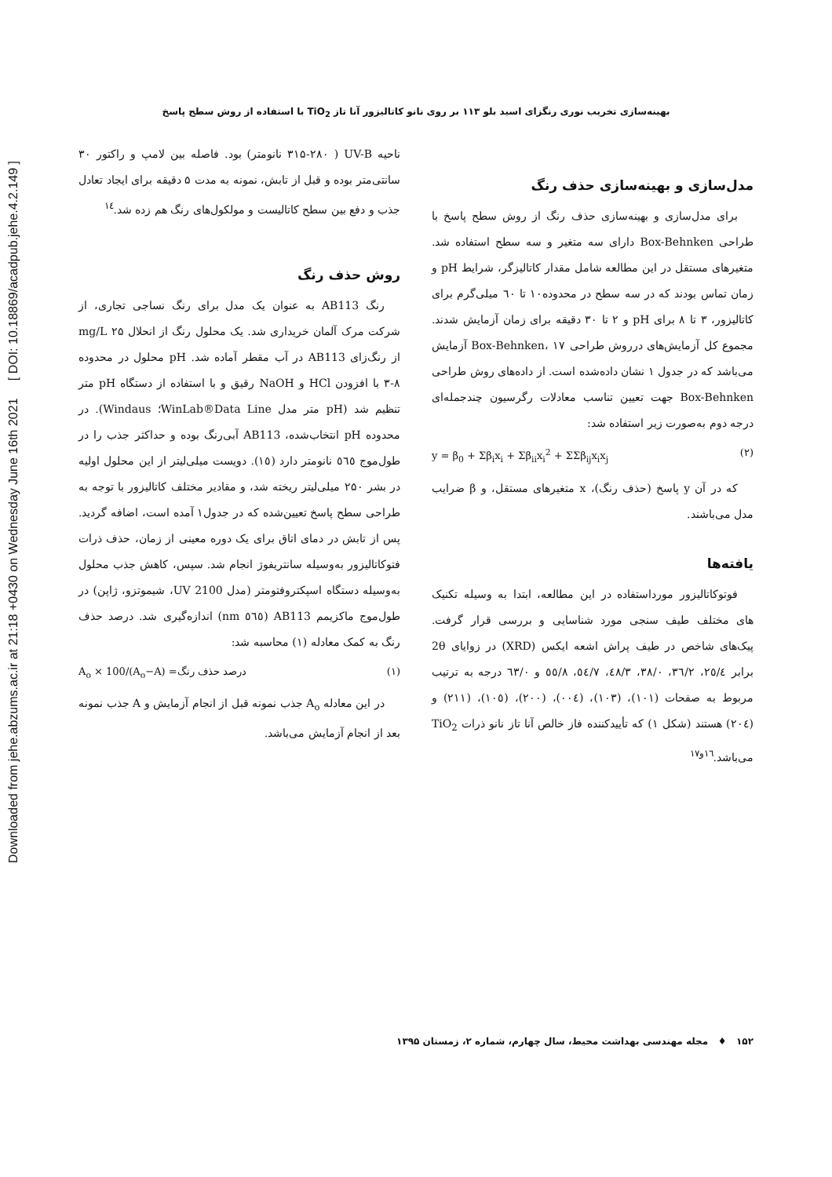Downloaded from jehe.abzums.ac.ir at 21:18 +0430 on Wednesday June 16th 2021 [ DOI: 10.18869/acadpub.jehe.4.2.149 ]
بهینه‌سازی تخریب نوری رنگزای اسید بلو ۱۱۳ بر روی نانو کاتالیزور آنا تاز TiO<sub>2</sub> با استفاده از روش سطح پاسخ
ناحیه UV-B ( ۳۱۵-۲۸۰ نانومتر) بود. فاصله بین لامپ و راکتور ۳۰ سانتی‌متر بوده و قبل از تابش، نمونه به مدت ۵ دقیقه برای ایجاد تعادل جذب و دفع بین سطح کاتالیست و مولکول‌های رنگ هم زده شد.<sup>۱٤</sup>
روش حذف رنگ
رنگ AB113 به عنوان یک مدل برای رنگ نساجی تجاری، از شرکت مرک آلمان خریداری شد. یک محلول رنگ از انحلال ۲۵ mg/L از رنگ‌زای AB113 در آب مقطر آماده شد. pH محلول در محدوده ۸-۳ با افزودن HCl و NaOH رقیق و با استفاده از دستگاه pH متر تنظیم شد (pH متر مدل WinLab®Data Line؛ Windaus). در محدوده pH انتخاب‌شده، AB113 آبی‌رنگ بوده و حداکثر جذب را در طول‌موج ٥٦٥ نانومتر دارد (١٥). دویست میلی‌لیتر از این محلول اولیه در بشر ۲۵۰ میلی‌لیتر ریخته شد، و مقادیر مختلف کاتالیزور با توجه به طراحی سطح پاسخ تعیین‌شده که در جدول۱ آمده است، اضافه گردید. پس از تابش در دمای اتاق برای یک دوره معینی از زمان، حذف ذرات فتوکاتالیزور به‌وسیله سانتریفوژ انجام شد. سپس، کاهش جذب محلول به‌وسیله دستگاه اسپکتروفتومتر (مدل UV 2100، شیموتزو، ژاپن) در طول‌موج ماکزیمم AB113 (٥٦٥ nm) اندازه‌گیری شد. درصد حذف رنگ به کمک معادله (١) محاسبه شد:
(١) درصد حذف رنگ= (A<sub>o</sub>−A)/A<sub>o</sub> × 100
در این معادله A<sub>o</sub> جذب نمونه قبل از انجام آزمایش و A جذب نمونه بعد از انجام آزمایش می‌باشد.
مدل‌سازی و بهینه‌سازی حذف رنگ
برای مدل‌سازی و بهینه‌سازی حذف رنگ از روش سطح پاسخ با طراحی Box-Behnken دارای سه متغیر و سه سطح استفاده شد. متغیرهای مستقل در این مطالعه شامل مقدار کاتالیزگر، شرایط pH و زمان تماس بودند که در سه سطح در محدوده۱۰ تا ٦۰ میلی‌گرم برای کاتالیزور، ۳ تا ۸ برای pH و ۲ تا ۳۰ دقیقه برای زمان آزمایش شدند. مجموع کل آزمایش‌های درروش طراحی Box-Behnken، ۱۷ آزمایش می‌باشد که در جدول ۱ نشان داده‌شده است. از داده‌های روش طراحی Box-Behnken جهت تعیین تناسب معادلات رگرسیون چندجمله‌ای درجه دوم به‌صورت زیر استفاده شد:
(۲) y = β<sub>0</sub> + Σβ<sub>i</sub>x<sub>i</sub> + Σβ<sub>ii</sub>x<sub>i</sub><sup>2</sup> + ΣΣβ<sub>ij</sub>x<sub>i</sub>x<sub>j</sub>
که در آن y پاسخ (حذف رنگ)، x متغیرهای مستقل، و β ضرایب مدل می‌باشند.
یافته‌ها
فوتوکاتالیزور مورداستفاده در این مطالعه، ابتدا به وسیله تکنیک های مختلف طیف سنجی مورد شناسایی و بررسی قرار گرفت. پیک‌های شاخص در طیف پراش اشعه ایکس (XRD) در زوایای 2θ برابر ٢٥/٤، ٣٦/٢، ٣٨/٠، ٤٨/٣، ٥٤/٧، ٥٥/٨ و ٦٣/٠ درجه به ترتیب مربوط به صفحات (١٠١)، (١٠٣)، (٠٠٤)، (٢٠٠)، (١٠٥)، (٢١١) و (٢٠٤) هستند (شکل ۱) که تأییدکننده فاز خالص آنا تاز نانو ذرات TiO<sub>2</sub> می‌باشد.<sup>١٦و١٧</sup>
۱۵۲ ♦ مجله مهندسی بهداشت محیط، سال چهارم، شماره ۲، زمستان ۱۳۹۵